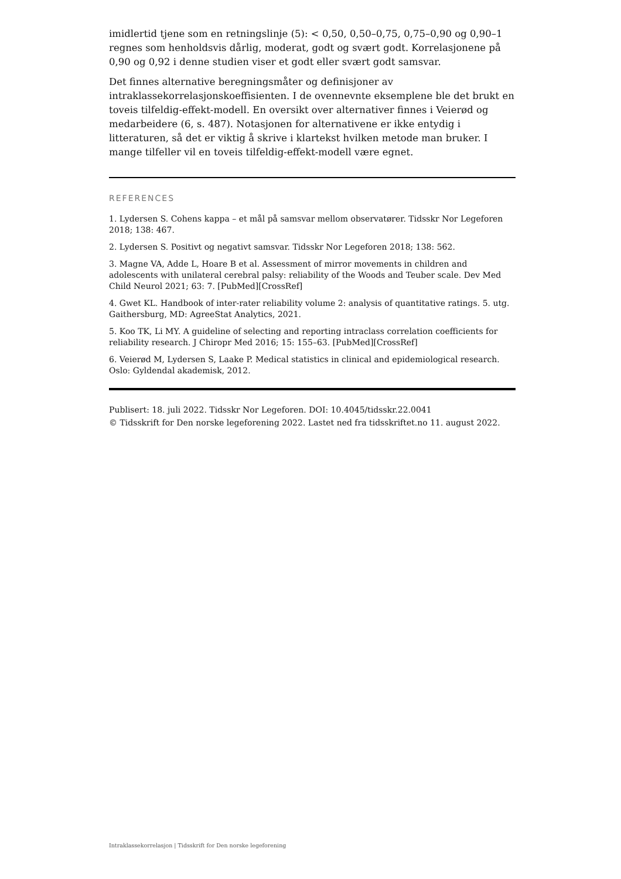imidlertid tjene som en retningslinje (5): < 0,50, 0,50–0,75, 0,75–0,90 og 0,90–1 regnes som henholdsvis dårlig, moderat, godt og svært godt. Korrelasjonene på 0,90 og 0,92 i denne studien viser et godt eller svært godt samsvar.
Det finnes alternative beregningsmåter og definisjoner av intraklassekorrelasjonskoeffisienten. I de ovennevnte eksemplene ble det brukt en toveis tilfeldig-effekt-modell. En oversikt over alternativer finnes i Veierød og medarbeidere (6, s. 487). Notasjonen for alternativene er ikke entydig i litteraturen, så det er viktig å skrive i klartekst hvilken metode man bruker. I mange tilfeller vil en toveis tilfeldig-effekt-modell være egnet.
REFERENCES
1. Lydersen S. Cohens kappa – et mål på samsvar mellom observatører. Tidsskr Nor Legeforen 2018; 138: 467.
2. Lydersen S. Positivt og negativt samsvar. Tidsskr Nor Legeforen 2018; 138: 562.
3. Magne VA, Adde L, Hoare B et al. Assessment of mirror movements in children and adolescents with unilateral cerebral palsy: reliability of the Woods and Teuber scale. Dev Med Child Neurol 2021; 63: 7. [PubMed][CrossRef]
4. Gwet KL. Handbook of inter-rater reliability volume 2: analysis of quantitative ratings. 5. utg. Gaithersburg, MD: AgreeStat Analytics, 2021.
5. Koo TK, Li MY. A guideline of selecting and reporting intraclass correlation coefficients for reliability research. J Chiropr Med 2016; 15: 155–63. [PubMed][CrossRef]
6. Veierød M, Lydersen S, Laake P. Medical statistics in clinical and epidemiological research. Oslo: Gyldendal akademisk, 2012.
Publisert: 18. juli 2022. Tidsskr Nor Legeforen. DOI: 10.4045/tidsskr.22.0041
© Tidsskrift for Den norske legeforening 2022. Lastet ned fra tidsskriftet.no 11. august 2022.
Intraklassekorrelasjon | Tidsskrift for Den norske legeforening